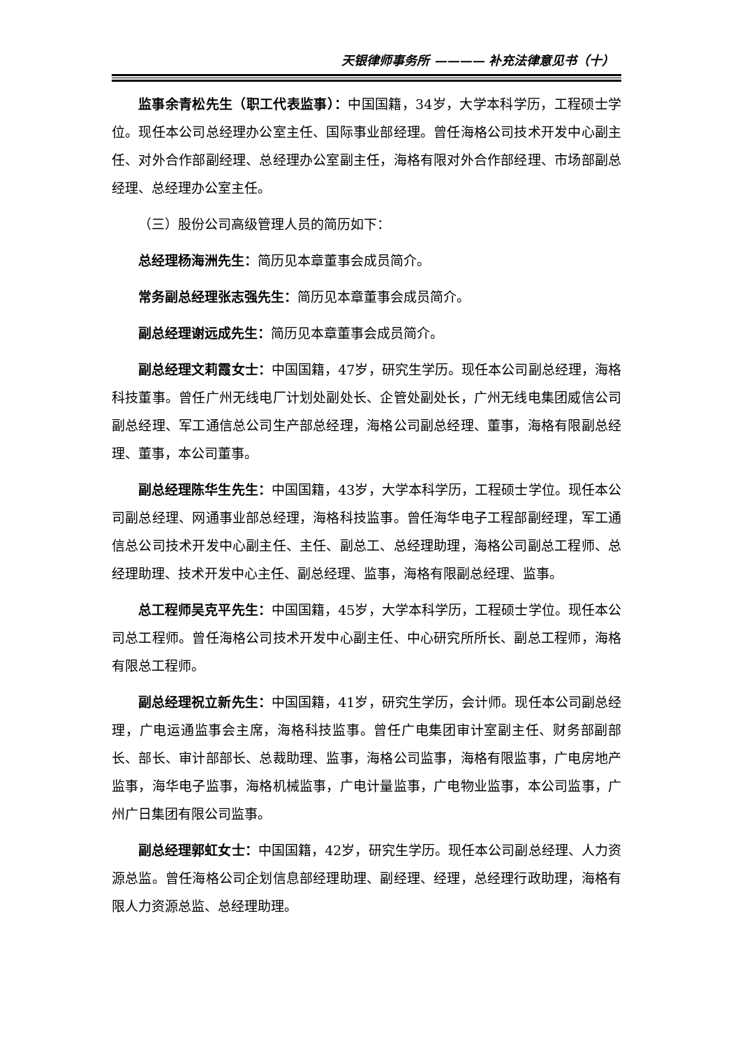天银律师事务所 ———— 补充法律意见书（十）
监事余青松先生（职工代表监事）：中国国籍，34岁，大学本科学历，工程硕士学位。现任本公司总经理办公室主任、国际事业部经理。曾任海格公司技术开发中心副主任、对外合作部副经理、总经理办公室副主任，海格有限对外合作部经理、市场部副总经理、总经理办公室主任。
（三）股份公司高级管理人员的简历如下：
总经理杨海洲先生：简历见本章董事会成员简介。
常务副总经理张志强先生：简历见本章董事会成员简介。
副总经理谢远成先生：简历见本章董事会成员简介。
副总经理文莉霞女士：中国国籍，47岁，研究生学历。现任本公司副总经理，海格科技董事。曾任广州无线电厂计划处副处长、企管处副处长，广州无线电集团威信公司副总经理、军工通信总公司生产部总经理，海格公司副总经理、董事，海格有限副总经理、董事，本公司董事。
副总经理陈华生先生：中国国籍，43岁，大学本科学历，工程硕士学位。现任本公司副总经理、网通事业部总经理，海格科技监事。曾任海华电子工程部副经理，军工通信总公司技术开发中心副主任、主任、副总工、总经理助理，海格公司副总工程师、总经理助理、技术开发中心主任、副总经理、监事，海格有限副总经理、监事。
总工程师吴克平先生：中国国籍，45岁，大学本科学历，工程硕士学位。现任本公司总工程师。曾任海格公司技术开发中心副主任、中心研究所所长、副总工程师，海格有限总工程师。
副总经理祝立新先生：中国国籍，41岁，研究生学历，会计师。现任本公司副总经理，广电运通监事会主席，海格科技监事。曾任广电集团审计室副主任、财务部副部长、部长、审计部部长、总裁助理、监事，海格公司监事，海格有限监事，广电房地产监事，海华电子监事，海格机械监事，广电计量监事，广电物业监事，本公司监事，广州广日集团有限公司监事。
副总经理郭虹女士：中国国籍，42岁，研究生学历。现任本公司副总经理、人力资源总监。曾任海格公司企划信息部经理助理、副经理、经理，总经理行政助理，海格有限人力资源总监、总经理助理。